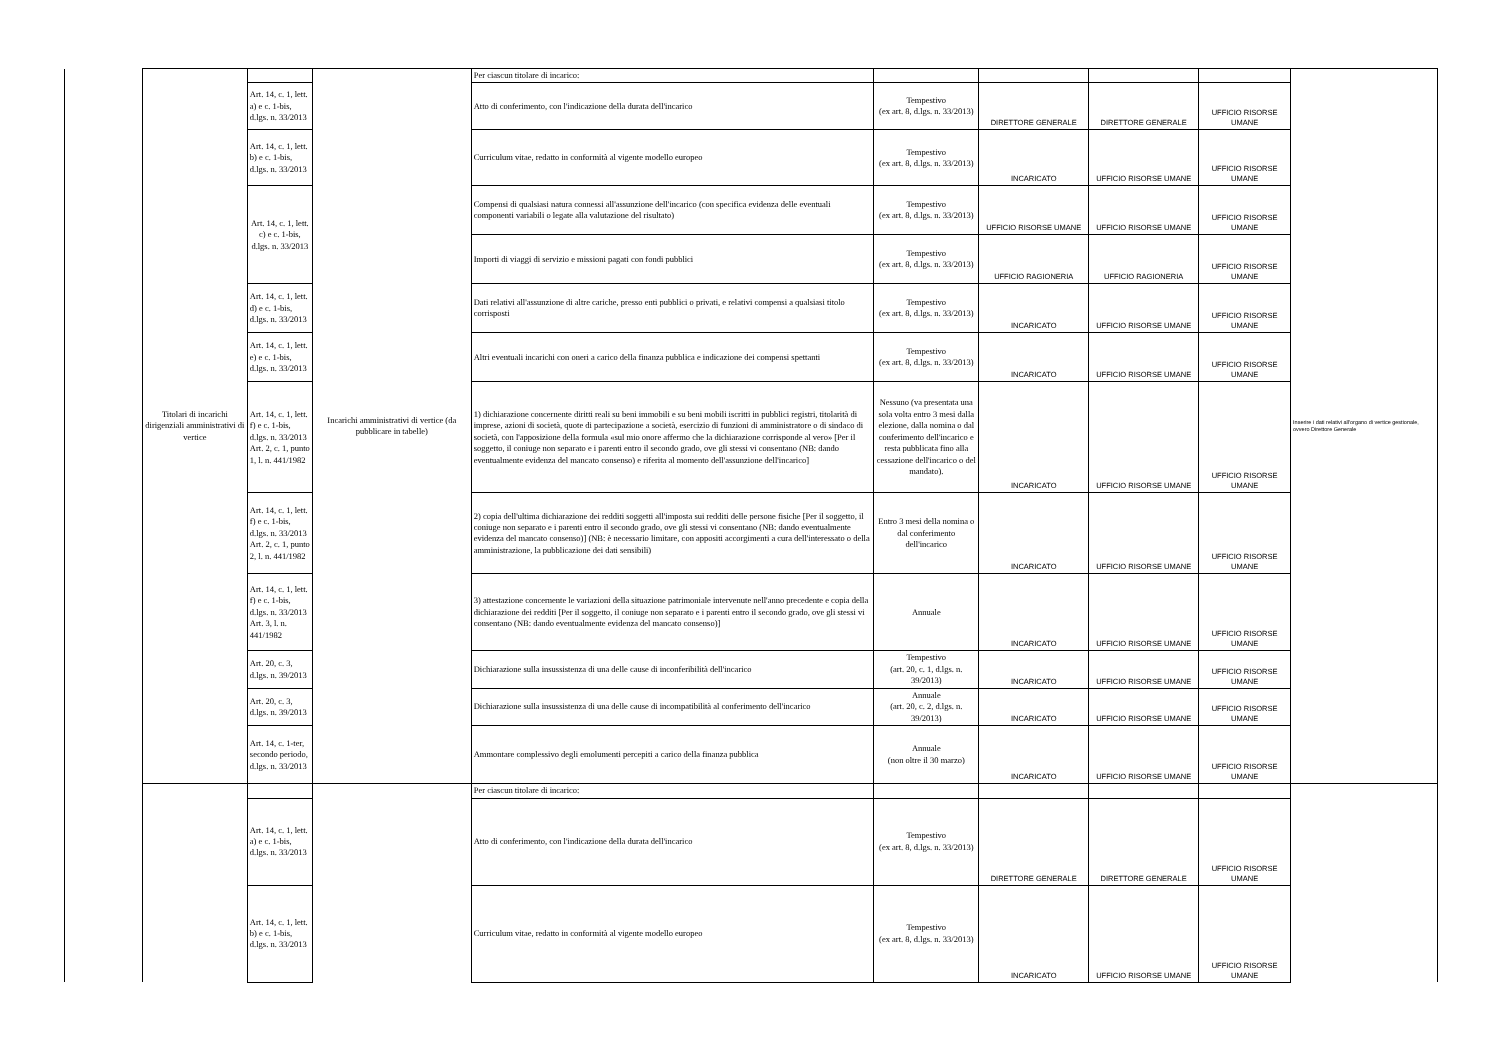| | Titolari di incarichi dirigenziali amministrativi di vertice | | Incarichi amministrativi di vertice (da pubblicare in tabelle) | Per ciascun titolare di incarico: | | | | | Inserire i dati relativi all'organo di vertice gestionale, ovvero Direttore Generale |
| | | Art. 14, c. 1, lett. a) e c. 1-bis, d.lgs. n. 33/2013 | | Atto di conferimento, con l'indicazione della durata dell'incarico | Tempestivo (ex art. 8, d.lgs. n. 33/2013) | DIRETTORE GENERALE | DIRETTORE GENERALE | UFFICIO RISORSE UMANE | |
| | | Art. 14, c. 1, lett. b) e c. 1-bis, d.lgs. n. 33/2013 | | Curriculum vitae, redatto in conformità al vigente modello europeo | Tempestivo (ex art. 8, d.lgs. n. 33/2013) | INCARICATO | UFFICIO RISORSE UMANE | UFFICIO RISORSE UMANE | |
| | | Art. 14, c. 1, lett. c) e c. 1-bis, d.lgs. n. 33/2013 | | Compensi di qualsiasi natura connessi all'assunzione dell'incarico (con specifica evidenza delle eventuali componenti variabili o legate alla valutazione del risultato) | Tempestivo (ex art. 8, d.lgs. n. 33/2013) | UFFICIO RISORSE UMANE | UFFICIO RISORSE UMANE | UFFICIO RISORSE UMANE | |
| | | | | Importi di viaggi di servizio e missioni pagati con fondi pubblici | Tempestivo (ex art. 8, d.lgs. n. 33/2013) | UFFICIO RAGIONERIA | UFFICIO RAGIONERIA | UFFICIO RISORSE UMANE | |
| | | Art. 14, c. 1, lett. d) e c. 1-bis, d.lgs. n. 33/2013 | | Dati relativi all'assunzione di altre cariche, presso enti pubblici o privati, e relativi compensi a qualsiasi titolo corrisposti | Tempestivo (ex art. 8, d.lgs. n. 33/2013) | INCARICATO | UFFICIO RISORSE UMANE | UFFICIO RISORSE UMANE | |
| | | Art. 14, c. 1, lett. e) e c. 1-bis, d.lgs. n. 33/2013 | | Altri eventuali incarichi con oneri a carico della finanza pubblica e indicazione dei compensi spettanti | Tempestivo (ex art. 8, d.lgs. n. 33/2013) | INCARICATO | UFFICIO RISORSE UMANE | UFFICIO RISORSE UMANE | |
| | | Art. 14, c. 1, lett. f) e c. 1-bis, d.lgs. n. 33/2013 Art. 2, c. 1, punto 1, l. n. 441/1982 | | 1) dichiarazione concernente diritti reali su beni immobili e su beni mobili iscritti in pubblici registri, titolarità di imprese, azioni di società, quote di partecipazione a società, esercizio di funzioni di amministratore o di sindaco di società, con l'apposizione della formula «sul mio onore affermo che la dichiarazione corrisponde al vero» [Per il soggetto, il coniuge non separato e i parenti entro il secondo grado, ove gli stessi vi consentano (NB: dando eventualmente evidenza del mancato consenso) e riferita al momento dell'assunzione dell'incarico] | Nessuno (va presentata una sola volta entro 3 mesi dalla elezione, dalla nomina o dal conferimento dell'incarico e resta pubblicata fino alla cessazione dell'incarico o del mandato). | INCARICATO | UFFICIO RISORSE UMANE | UFFICIO RISORSE UMANE | |
| | | Art. 14, c. 1, lett. f) e c. 1-bis, d.lgs. n. 33/2013 Art. 2, c. 1, punto 2, l. n. 441/1982 | | 2) copia dell'ultima dichiarazione dei redditi soggetti all'imposta sui redditi delle persone fisiche [Per il soggetto, il coniuge non separato e i parenti entro il secondo grado, ove gli stessi vi consentano (NB: dando eventualmente evidenza del mancato consenso)] (NB: è necessario limitare, con appositi accorgimenti a cura dell'interessato o della amministrazione, la pubblicazione dei dati sensibili) | Entro 3 mesi della nomina o dal conferimento dell'incarico | INCARICATO | UFFICIO RISORSE UMANE | UFFICIO RISORSE UMANE | |
| | | Art. 14, c. 1, lett. f) e c. 1-bis, d.lgs. n. 33/2013 Art. 3, l. n. 441/1982 | | 3) attestazione concernente le variazioni della situazione patrimoniale intervenute nell'anno precedente e copia della dichiarazione dei redditi [Per il soggetto, il coniuge non separato e i parenti entro il secondo grado, ove gli stessi vi consentano (NB: dando eventualmente evidenza del mancato consenso)] | Annuale | INCARICATO | UFFICIO RISORSE UMANE | UFFICIO RISORSE UMANE | |
| | | Art. 20, c. 3, d.lgs. n. 39/2013 | | Dichiarazione sulla insussistenza di una delle cause di inconferibilità dell'incarico | Tempestivo (art. 20, c. 1, d.lgs. n. 39/2013) | INCARICATO | UFFICIO RISORSE UMANE | UFFICIO RISORSE UMANE | |
| | | Art. 20, c. 3, d.lgs. n. 39/2013 | | Dichiarazione sulla insussistenza di una delle cause di incompatibilità al conferimento dell'incarico | Annuale (art. 20, c. 2, d.lgs. n. 39/2013) | INCARICATO | UFFICIO RISORSE UMANE | UFFICIO RISORSE UMANE | |
| | | Art. 14, c. 1-ter, secondo periodo, d.lgs. n. 33/2013 | | Ammontare complessivo degli emolumenti percepiti a carico della finanza pubblica | Annuale (non oltre il 30 marzo) | INCARICATO | UFFICIO RISORSE UMANE | UFFICIO RISORSE UMANE | |
| | | | | Per ciascun titolare di incarico: | | | | | |
| | | Art. 14, c. 1, lett. a) e c. 1-bis, d.lgs. n. 33/2013 | | Atto di conferimento, con l'indicazione della durata dell'incarico | Tempestivo (ex art. 8, d.lgs. n. 33/2013) | DIRETTORE GENERALE | DIRETTORE GENERALE | UFFICIO RISORSE UMANE | |
| | | Art. 14, c. 1, lett. b) e c. 1-bis, d.lgs. n. 33/2013 | | Curriculum vitae, redatto in conformità al vigente modello europeo | Tempestivo (ex art. 8, d.lgs. n. 33/2013) | INCARICATO | UFFICIO RISORSE UMANE | UFFICIO RISORSE UMANE | |